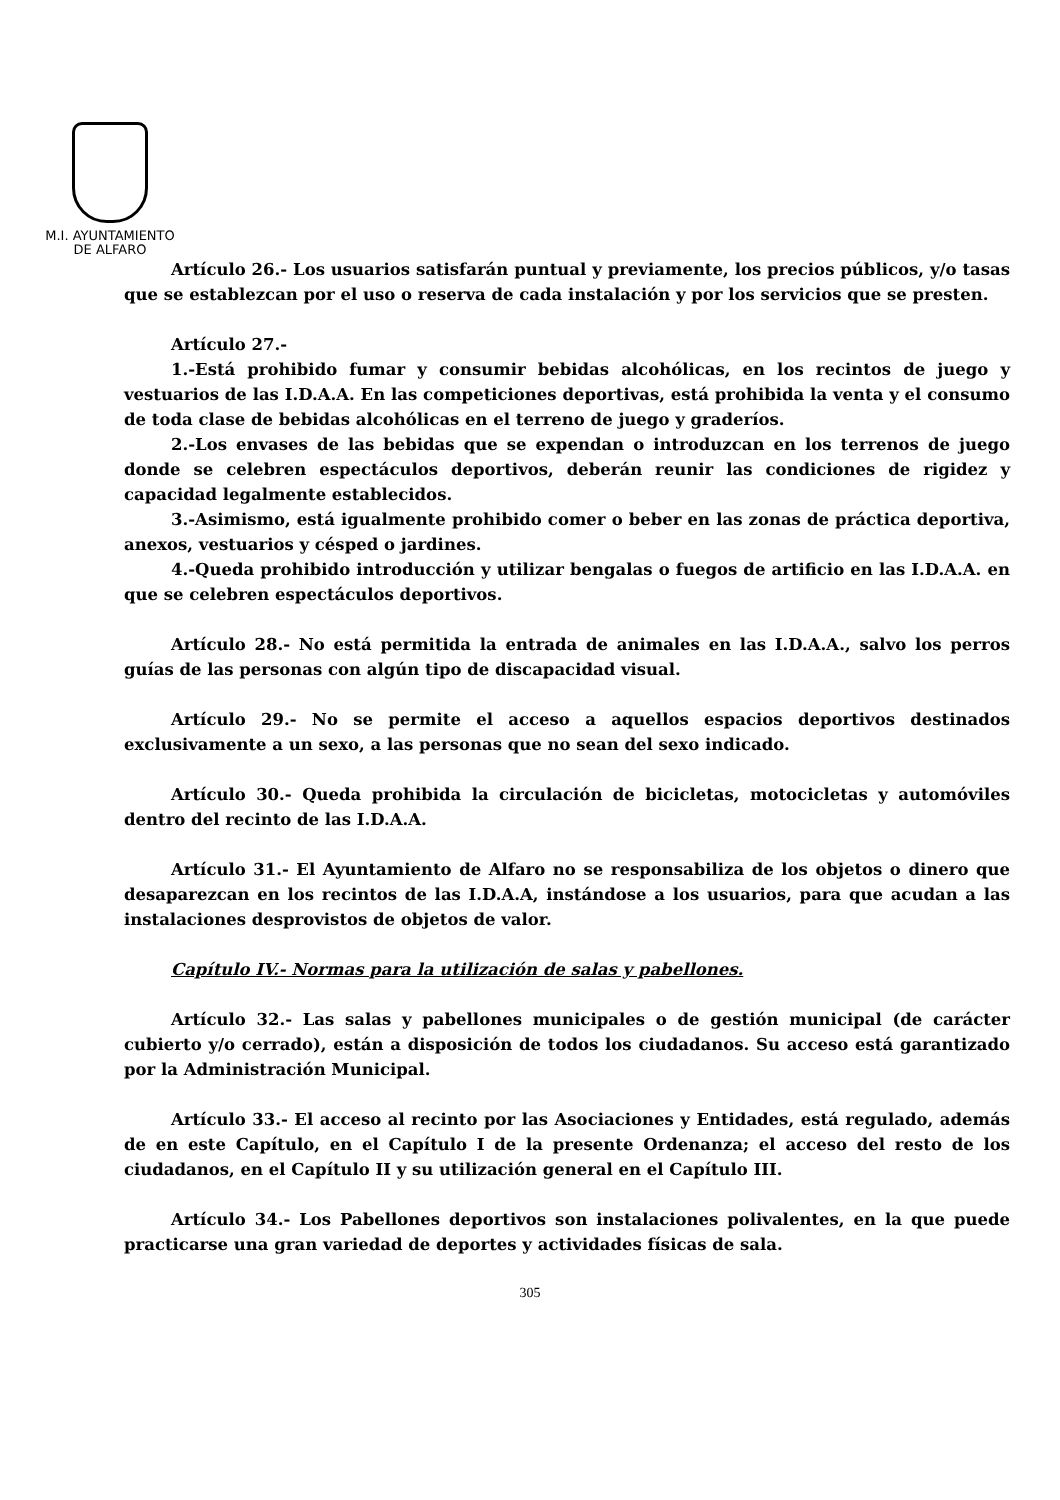M.I. AYUNTAMIENTO
DE ALFARO
Artículo 26.- Los usuarios satisfarán puntual y previamente, los precios públicos, y/o tasas que se establezcan por el uso o reserva de cada instalación y por los servicios que se presten.
Artículo 27.-
1.-Está prohibido fumar y consumir bebidas alcohólicas, en los recintos de juego y vestuarios de las I.D.A.A. En las competiciones deportivas, está prohibida la venta y el consumo de toda clase de bebidas alcohólicas en el terreno de juego y graderíos.
2.-Los envases de las bebidas que se expendan o introduzcan en los terrenos de juego donde se celebren espectáculos deportivos, deberán reunir las condiciones de rigidez y capacidad legalmente establecidos.
3.-Asimismo, está igualmente prohibido comer o beber en las zonas de práctica deportiva, anexos, vestuarios y césped o jardines.
4.-Queda prohibido introducción y utilizar bengalas o fuegos de artificio en las I.D.A.A. en que se celebren espectáculos deportivos.
Artículo 28.- No está permitida la entrada de animales en las I.D.A.A., salvo los perros guías de las personas con algún tipo de discapacidad visual.
Artículo 29.- No se permite el acceso a aquellos espacios deportivos destinados exclusivamente a un sexo, a las personas que no sean del sexo indicado.
Artículo 30.- Queda prohibida la circulación de bicicletas, motocicletas y automóviles dentro del recinto de las I.D.A.A.
Artículo 31.- El Ayuntamiento de Alfaro no se responsabiliza de los objetos o dinero que desaparezcan en los recintos de las I.D.A.A, instándose a los usuarios, para que acudan a las instalaciones desprovistos de objetos de valor.
Capítulo IV.- Normas para la utilización de salas y pabellones.
Artículo 32.- Las salas y pabellones municipales o de gestión municipal (de carácter cubierto y/o cerrado), están a disposición de todos los ciudadanos. Su acceso está garantizado por la Administración Municipal.
Artículo 33.- El acceso al recinto por las Asociaciones y Entidades, está regulado, además de en este Capítulo, en el Capítulo I de la presente Ordenanza; el acceso del resto de los ciudadanos, en el Capítulo II y su utilización general en el Capítulo III.
Artículo 34.- Los Pabellones deportivos son instalaciones polivalentes, en la que puede practicarse una gran variedad de deportes y actividades físicas de sala.
305